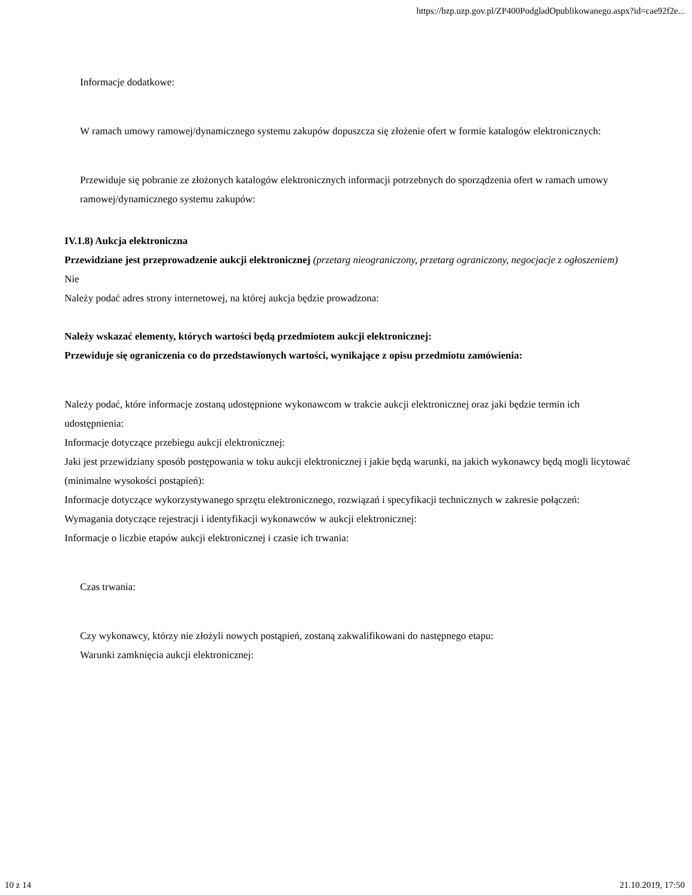https://bzp.uzp.gov.pl/ZP400PodgladOpublikowanego.aspx?id=cae92f2e...
Informacje dodatkowe:
W ramach umowy ramowej/dynamicznego systemu zakupów dopuszcza się złożenie ofert w formie katalogów elektronicznych:
Przewiduje się pobranie ze złożonych katalogów elektronicznych informacji potrzebnych do sporządzenia ofert w ramach umowy ramowej/dynamicznego systemu zakupów:
IV.1.8) Aukcja elektroniczna
Przewidziane jest przeprowadzenie aukcji elektronicznej (przetarg nieograniczony, przetarg ograniczony, negocjacje z ogłoszeniem) Nie
Należy podać adres strony internetowej, na której aukcja będzie prowadzona:
Należy wskazać elementy, których wartości będą przedmiotem aukcji elektronicznej:
Przewiduje się ograniczenia co do przedstawionych wartości, wynikające z opisu przedmiotu zamówienia:
Należy podać, które informacje zostaną udostępnione wykonawcom w trakcie aukcji elektronicznej oraz jaki będzie termin ich udostępnienia:
Informacje dotyczące przebiegu aukcji elektronicznej:
Jaki jest przewidziany sposób postępowania w toku aukcji elektronicznej i jakie będą warunki, na jakich wykonawcy będą mogli licytować (minimalne wysokości postąpień):
Informacje dotyczące wykorzystywanego sprzętu elektronicznego, rozwiązań i specyfikacji technicznych w zakresie połączeń:
Wymagania dotyczące rejestracji i identyfikacji wykonawców w aukcji elektronicznej:
Informacje o liczbie etapów aukcji elektronicznej i czasie ich trwania:
Czas trwania:
Czy wykonawcy, którzy nie złożyli nowych postąpień, zostaną zakwalifikowani do następnego etapu:
Warunki zamknięcia aukcji elektronicznej:
10 z 14 21.10.2019, 17:50